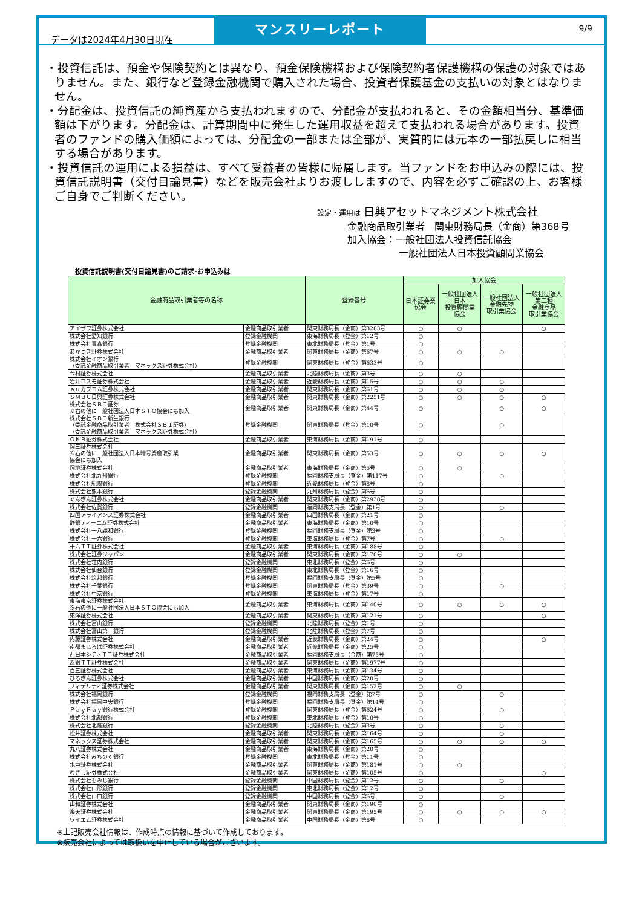データは2024年4月30日現在
マンスリーレポート
9/9
・投資信託は、預金や保険契約とは異なり、預金保険機構および保険契約者保護機構の保護の対象ではありません。また、銀行など登録金融機関で購入された場合、投資者保護基金の支払いの対象とはなりません。
・分配金は、投資信託の純資産から支払われますので、分配金が支払われると、その金額相当分、基準価額は下がります。分配金は、計算期間中に発生した運用収益を超えて支払われる場合があります。投資者のファンドの購入価額によっては、分配金の一部または全部が、実質的には元本の一部払戻しに相当する場合があります。
・投資信託の運用による損益は、すべて受益者の皆様に帰属します。当ファンドをお申込みの際には、投資信託説明書（交付目論見書）などを販売会社よりお渡ししますので、内容を必ずご確認の上、お客様ご自身でご判断ください。
設定・運用は 日興アセットマネジメント株式会社
金融商品取引業者　関東財務局長（金商）第368号
加入協会：一般社団法人投資信託協会
一般社団法人日本投資顧問業協会
投資信託説明書(交付目論見書)のご請求･お申込みは
| 金融商品取引業者等の名称 | | 登録番号 | 加入協会 | | | |
| --- | --- | --- | --- | --- | --- | --- |
| | | | 日本証券業 協会 | 一般社団法人 日本 投資顧問業 協会 | 一般社団法人 金融先物 取引業協会 | 一般社団法人 第二種 金融商品 取引業協会 |
| アイザワ証券株式会社 | 金融商品取引業者 | 関東財務局長（金商）第3283号 | ○ | ○ | | ○ |
| 株式会社愛知銀行 | 登録金融機関 | 東海財務局長（登金）第12号 | ○ | | | |
| 株式会社青森銀行 | 登録金融機関 | 東北財務局長（登金）第1号 | ○ | | | |
| あかつき証券株式会社 | 金融商品取引業者 | 関東財務局長（金商）第67号 | ○ | ○ | ○ | |
| 株式会社イオン銀行 （委託金融商品取引業者 マネックス証券株式会社） | 登録金融機関 | 関東財務局長（登金）第633号 | ○ | | | |
| 今村証券株式会社 | 金融商品取引業者 | 北陸財務局長（金商）第3号 | ○ | ○ | | |
| 岩井コスモ証券株式会社 | 金融商品取引業者 | 近畿財務局長（金商）第15号 | ○ | ○ | ○ | |
| ａｕカブコム証券株式会社 | 金融商品取引業者 | 関東財務局長（金商）第61号 | ○ | ○ | ○ | |
| ＳＭＢＣ日興証券株式会社 | 金融商品取引業者 | 関東財務局長（金商）第2251号 | ○ | ○ | ○ | ○ |
| 株式会社ＳＢＩ証券 ※右の他に一般社団法人日本ＳＴＯ協会にも加入 | 金融商品取引業者 | 関東財務局長（金商）第44号 | ○ | | ○ | ○ |
| 株式会社ＳＢＩ新生銀行 （委託金融商品取引業者 株式会社ＳＢＩ証券） （委託金融商品取引業者 マネックス証券株式会社） | 登録金融機関 | 関東財務局長（登金）第10号 | ○ | | ○ | |
| ＯＫＢ証券株式会社 | 金融商品取引業者 | 東海財務局長（金商）第191号 | ○ | | | |
| 岡三証券株式会社 ※右の他に一般社団法人日本暗号資産取引業 協会にも加入 | 金融商品取引業者 | 関東財務局長（金商）第53号 | ○ | ○ | ○ | ○ |
| 岡地証券株式会社 | 金融商品取引業者 | 東海財務局長（金商）第5号 | ○ | ○ | | |
| 株式会社北九州銀行 | 登録金融機関 | 福岡財務支局長（登金）第117号 | ○ | | ○ | |
| 株式会社紀陽銀行 | 登録金融機関 | 近畿財務局長（登金）第8号 | ○ | | | |
| 株式会社熊本銀行 | 登録金融機関 | 九州財務局長（登金）第6号 | ○ | | | |
| ぐんぎん証券株式会社 | 金融商品取引業者 | 関東財務局長（金商）第2938号 | ○ | | | |
| 株式会社佐賀銀行 | 登録金融機関 | 福岡財務支局長（登金）第1号 | ○ | | ○ | |
| 四国アライアンス証券株式会社 | 金融商品取引業者 | 四国財務局長（金商）第21号 | ○ | | | |
| 静銀ティーエム証券株式会社 | 金融商品取引業者 | 東海財務局長（金商）第10号 | ○ | | | |
| 株式会社十八親和銀行 | 登録金融機関 | 福岡財務支局長（登金）第3号 | ○ | | | |
| 株式会社十六銀行 | 登録金融機関 | 東海財務局長（登金）第7号 | ○ | | ○ | |
| 十六ＴＴ証券株式会社 | 金融商品取引業者 | 東海財務局長（金商）第188号 | ○ | | | |
| 株式会社証券ジャパン | 金融商品取引業者 | 関東財務局長（金商）第170号 | ○ | ○ | | |
| 株式会社荘内銀行 | 登録金融機関 | 東北財務局長（登金）第6号 | ○ | | | |
| 株式会社仙台銀行 | 登録金融機関 | 東北財務局長（登金）第16号 | ○ | | | |
| 株式会社筑邦銀行 | 登録金融機関 | 福岡財務支局長（登金）第5号 | ○ | | | |
| 株式会社千葉銀行 | 登録金融機関 | 関東財務局長（登金）第39号 | ○ | | ○ | |
| 株式会社中京銀行 | 登録金融機関 | 東海財務局長（登金）第17号 | ○ | | | |
| 東海東京証券株式会社 ※右の他に一般社団法人日本ＳＴＯ協会にも加入 | 金融商品取引業者 | 東海財務局長（金商）第140号 | ○ | ○ | ○ | ○ |
| 東洋証券株式会社 | 金融商品取引業者 | 関東財務局長（金商）第121号 | ○ | | | ○ |
| 株式会社富山銀行 | 登録金融機関 | 北陸財務局長（登金）第1号 | ○ | | | |
| 株式会社富山第一銀行 | 登録金融機関 | 北陸財務局長（登金）第7号 | ○ | | | |
| 内藤証券株式会社 | 金融商品取引業者 | 近畿財務局長（金商）第24号 | ○ | | | ○ |
| 南都まほろば証券株式会社 | 金融商品取引業者 | 近畿財務局長（金商）第25号 | ○ | | | |
| 西日本シティＴＴ証券株式会社 | 金融商品取引業者 | 福岡財務支局長（金商）第75号 | ○ | | | |
| 浜銀ＴＴ証券株式会社 | 金融商品取引業者 | 関東財務局長（金商）第1977号 | ○ | | | |
| 百五証券株式会社 | 金融商品取引業者 | 東海財務局長（金商）第134号 | ○ | | | |
| ひろぎん証券株式会社 | 金融商品取引業者 | 中国財務局長（金商）第20号 | ○ | | | |
| フィデリティ証券株式会社 | 金融商品取引業者 | 関東財務局長（金商）第152号 | ○ | ○ | | |
| 株式会社福岡銀行 | 登録金融機関 | 福岡財務支局長（登金）第7号 | ○ | | ○ | |
| 株式会社福岡中央銀行 | 登録金融機関 | 福岡財務支局長（登金）第14号 | ○ | | | |
| ＰａｙＰａｙ銀行株式会社 | 登録金融機関 | 関東財務局長（登金）第624号 | ○ | | ○ | |
| 株式会社北都銀行 | 登録金融機関 | 東北財務局長（登金）第10号 | ○ | | | |
| 株式会社北陸銀行 | 登録金融機関 | 北陸財務局長（登金）第3号 | ○ | | ○ | |
| 松井証券株式会社 | 金融商品取引業者 | 関東財務局長（金商）第164号 | ○ | | ○ | |
| マネックス証券株式会社 | 金融商品取引業者 | 関東財務局長（金商）第165号 | ○ | ○ | ○ | ○ |
| 丸八証券株式会社 | 金融商品取引業者 | 東海財務局長（金商）第20号 | ○ | | | |
| 株式会社みちのく銀行 | 登録金融機関 | 東北財務局長（登金）第11号 | ○ | | | |
| 水戸証券株式会社 | 金融商品取引業者 | 関東財務局長（金商）第181号 | ○ | ○ | | |
| むさし証券株式会社 | 金融商品取引業者 | 関東財務局長（金商）第105号 | ○ | | | ○ |
| 株式会社もみじ銀行 | 登録金融機関 | 中国財務局長（登金）第12号 | ○ | | ○ | |
| 株式会社山形銀行 | 登録金融機関 | 東北財務局長（登金）第12号 | ○ | | | |
| 株式会社山口銀行 | 登録金融機関 | 中国財務局長（登金）第6号 | ○ | | ○ | |
| 山和証券株式会社 | 金融商品取引業者 | 関東財務局長（金商）第190号 | ○ | | | |
| 楽天証券株式会社 | 金融商品取引業者 | 関東財務局長（金商）第195号 | ○ | ○ | ○ | ○ |
| ワイエム証券株式会社 | 金融商品取引業者 | 中国財務局長（金商）第8号 | ○ | | | |
※上記販売会社情報は、作成時点の情報に基づいて作成しております。
※販売会社によっては取扱いを中止している場合がございます。